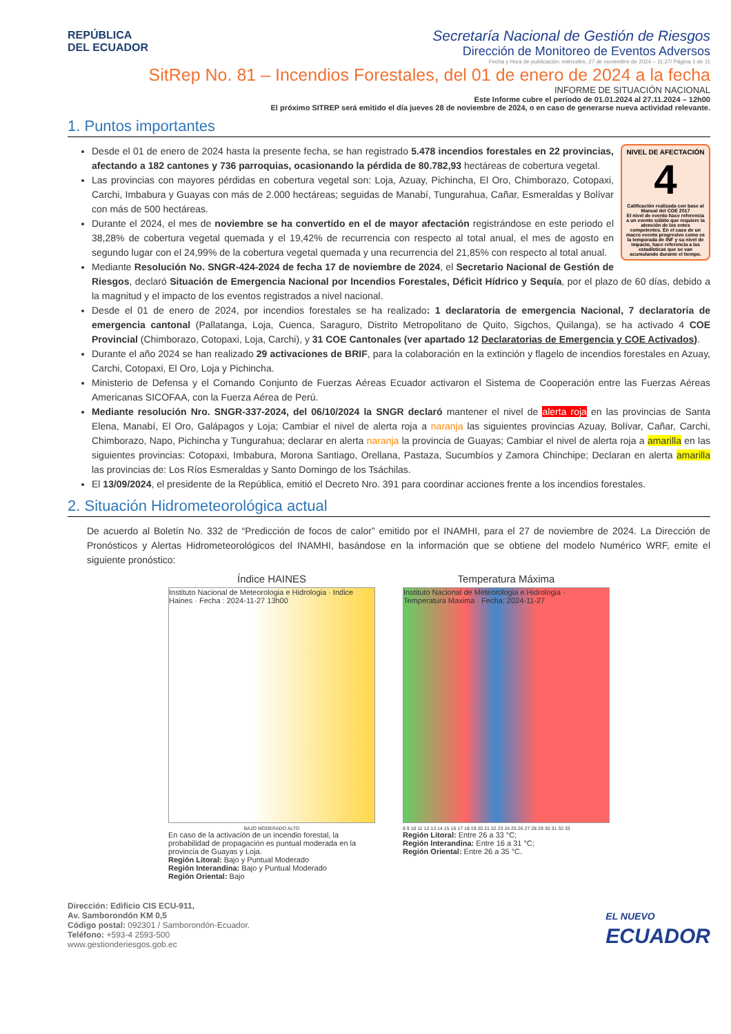REPÚBLICA
DEL ECUADOR
Secretaría Nacional de Gestión de Riesgos
Dirección de Monitoreo de Eventos Adversos
Fecha y Hora de publicación: miércoles, 27 de noviembre de 2024 – 11:27/ Página 1 de 11
SitRep No. 81 – Incendios Forestales, del 01 de enero de 2024 a la fecha
INFORME DE SITUACIÓN NACIONAL
Este Informe cubre el período de 01.01.2024 al 27.11.2024 – 12h00
El próximo SITREP será emitido el día jueves 28 de noviembre de 2024, o en caso de generarse nueva actividad relevante.
1. Puntos importantes
NIVEL DE AFECTACIÓN
4
Calificación realizada con base al Manual del COE 2017
El nivel de evento hace referencia a un evento súbito que requiere la atención de los entes competentes. En el caso de un macro evento progresivo como es la temporada de INF y su nivel de impacto, hace referencia a las estadísticas que se van acumulando durante el tiempo.
Desde el 01 de enero de 2024 hasta la presente fecha, se han registrado 5.478 incendios forestales en 22 provincias, afectando a 182 cantones y 736 parroquias, ocasionando la pérdida de 80.782,93 hectáreas de cobertura vegetal.
Las provincias con mayores pérdidas en cobertura vegetal son: Loja, Azuay, Pichincha, El Oro, Chimborazo, Cotopaxi, Carchi, Imbabura y Guayas con más de 2.000 hectáreas; seguidas de Manabí, Tungurahua, Cañar, Esmeraldas y Bolívar con más de 500 hectáreas.
Durante el 2024, el mes de noviembre se ha convertido en el de mayor afectación registrándose en este periodo el 38,28% de cobertura vegetal quemada y el 19,42% de recurrencia con respecto al total anual, el mes de agosto en segundo lugar con el 24,99% de la cobertura vegetal quemada y una recurrencia del 21,85% con respecto al total anual.
Mediante Resolución No. SNGR-424-2024 de fecha 17 de noviembre de 2024, el Secretario Nacional de Gestión de Riesgos, declaró Situación de Emergencia Nacional por Incendios Forestales, Déficit Hídrico y Sequía, por el plazo de 60 días, debido a la magnitud y el impacto de los eventos registrados a nivel nacional.
Desde el 01 de enero de 2024, por incendios forestales se ha realizado: 1 declaratoria de emergencia Nacional, 7 declaratoria de emergencia cantonal (Pallatanga, Loja, Cuenca, Saraguro, Distrito Metropolitano de Quito, Sigchos, Quilanga), se ha activado 4 COE Provincial (Chimborazo, Cotopaxi, Loja, Carchi), y 31 COE Cantonales (ver apartado 12 Declaratorias de Emergencia y COE Activados).
Durante el año 2024 se han realizado 29 activaciones de BRIF, para la colaboración en la extinción y flagelo de incendios forestales en Azuay, Carchi, Cotopaxi, El Oro, Loja y Pichincha.
Ministerio de Defensa y el Comando Conjunto de Fuerzas Aéreas Ecuador activaron el Sistema de Cooperación entre las Fuerzas Aéreas Americanas SICOFAA, con la Fuerza Aérea de Perú.
Mediante resolución Nro. SNGR-337-2024, del 06/10/2024 la SNGR declaró mantener el nivel de alerta roja en las provincias de Santa Elena, Manabí, El Oro, Galápagos y Loja; Cambiar el nivel de alerta roja a naranja las siguientes provincias Azuay, Bolívar, Cañar, Carchi, Chimborazo, Napo, Pichincha y Tungurahua; declarar en alerta naranja la provincia de Guayas; Cambiar el nivel de alerta roja a amarilla en las siguientes provincias: Cotopaxi, Imbabura, Morona Santiago, Orellana, Pastaza, Sucumbíos y Zamora Chinchipe; Declaran en alerta amarilla las provincias de: Los Ríos Esmeraldas y Santo Domingo de los Tsáchilas.
El 13/09/2024, el presidente de la República, emitió el Decreto Nro. 391 para coordinar acciones frente a los incendios forestales.
2. Situación Hidrometeorológica actual
De acuerdo al Boletín No. 332 de “Predicción de focos de calor” emitido por el INAMHI, para el 27 de noviembre de 2024. La Dirección de Pronósticos y Alertas Hidrometeorológicos del INAMHI, basándose en la información que se obtiene del modelo Numérico WRF, emite el siguiente pronóstico:
Índice HAINES
Instituto Nacional de Meteorologia e Hidrologia · Indice Haines · Fecha : 2024-11-27 13h00
BAJO MODERADO ALTO
En caso de la activación de un incendio forestal, la probabilidad de propagación es puntual moderada en la provincia de Guayas y Loja.
Región Litoral: Bajo y Puntual Moderado
Región Interandina: Bajo y Puntual Moderado
Región Oriental: Bajo
Temperatura Máxima
Instituto Nacional de Meteorologia e Hidrologia · Temperatura Maxima · Fecha: 2024-11-27
8 9 10 11 12 13 14 15 16 17 18 19 20 21 22 23 24 25 26 27 28 29 30 31 32 33
Región Litoral: Entre 26 a 33 °C;
Región Interandina: Entre 16 a 31 °C;
Región Oriental: Entre 26 a 35 °C.
Dirección: Edificio CIS ECU-911,
Av. Samborondón KM 0,5
Código postal: 092301 / Samborondón-Ecuador.
Teléfono: +593-4 2593-500
www.gestionderiesgos.gob.ec
EL NUEVO
ECUADOR